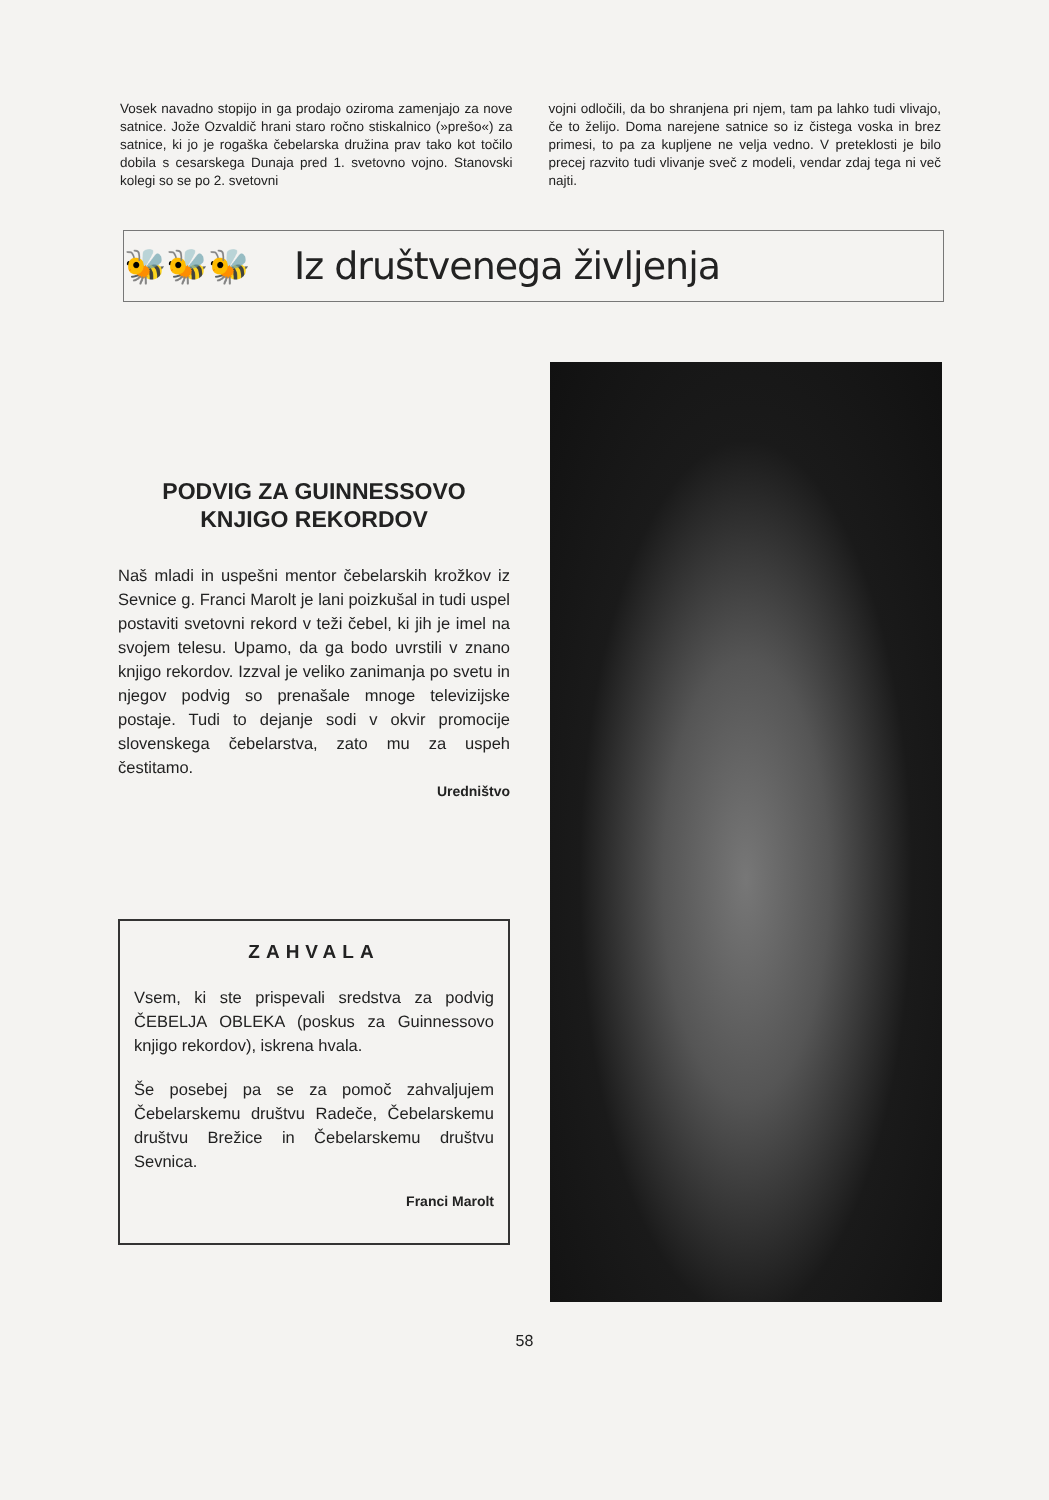Vosek navadno stopijo in ga prodajo oziroma zamenjajo za nove satnice. Jože Ozvaldič hrani staro ročno stiskalnico (»prešo«) za satnice, ki jo je rogaška čebelarska družina prav tako kot točilo dobila s cesarskega Dunaja pred 1. svetovno vojno. Stanovski kolegi so se po 2. svetovni
vojni odločili, da bo shranjena pri njem, tam pa lahko tudi vlivajo, če to želijo. Doma narejene satnice so iz čistega voska in brez primesi, to pa za kupljene ne velja vedno. V preteklosti je bilo precej razvito tudi vlivanje sveč z modeli, vendar zdaj tega ni več najti.
🐝🐝🐝 Iz društvenega življenja
PODVIG ZA GUINNESSOVO KNJIGO REKORDOV
Naš mladi in uspešni mentor čebelarskih krožkov iz Sevnice g. Franci Marolt je lani poizkušal in tudi uspel postaviti svetovni rekord v teži čebel, ki jih je imel na svojem telesu. Upamo, da ga bodo uvrstili v znano knjigo rekordov. Izzval je veliko zanimanja po svetu in njegov podvig so prenašale mnoge televizijske postaje. Tudi to dejanje sodi v okvir promocije slovenskega čebelarstva, zato mu za uspeh čestitamo.
Uredništvo
ZAHVALA
Vsem, ki ste prispevali sredstva za podvig ČEBELJA OBLEKA (poskus za Guinnessovo knjigo rekordov), iskrena hvala.
Še posebej pa se za pomoč zahvaljujem Čebelarskemu društvu Radeče, Čebelarskemu društvu Brežice in Čebelarskemu društvu Sevnica.
Franci Marolt
58